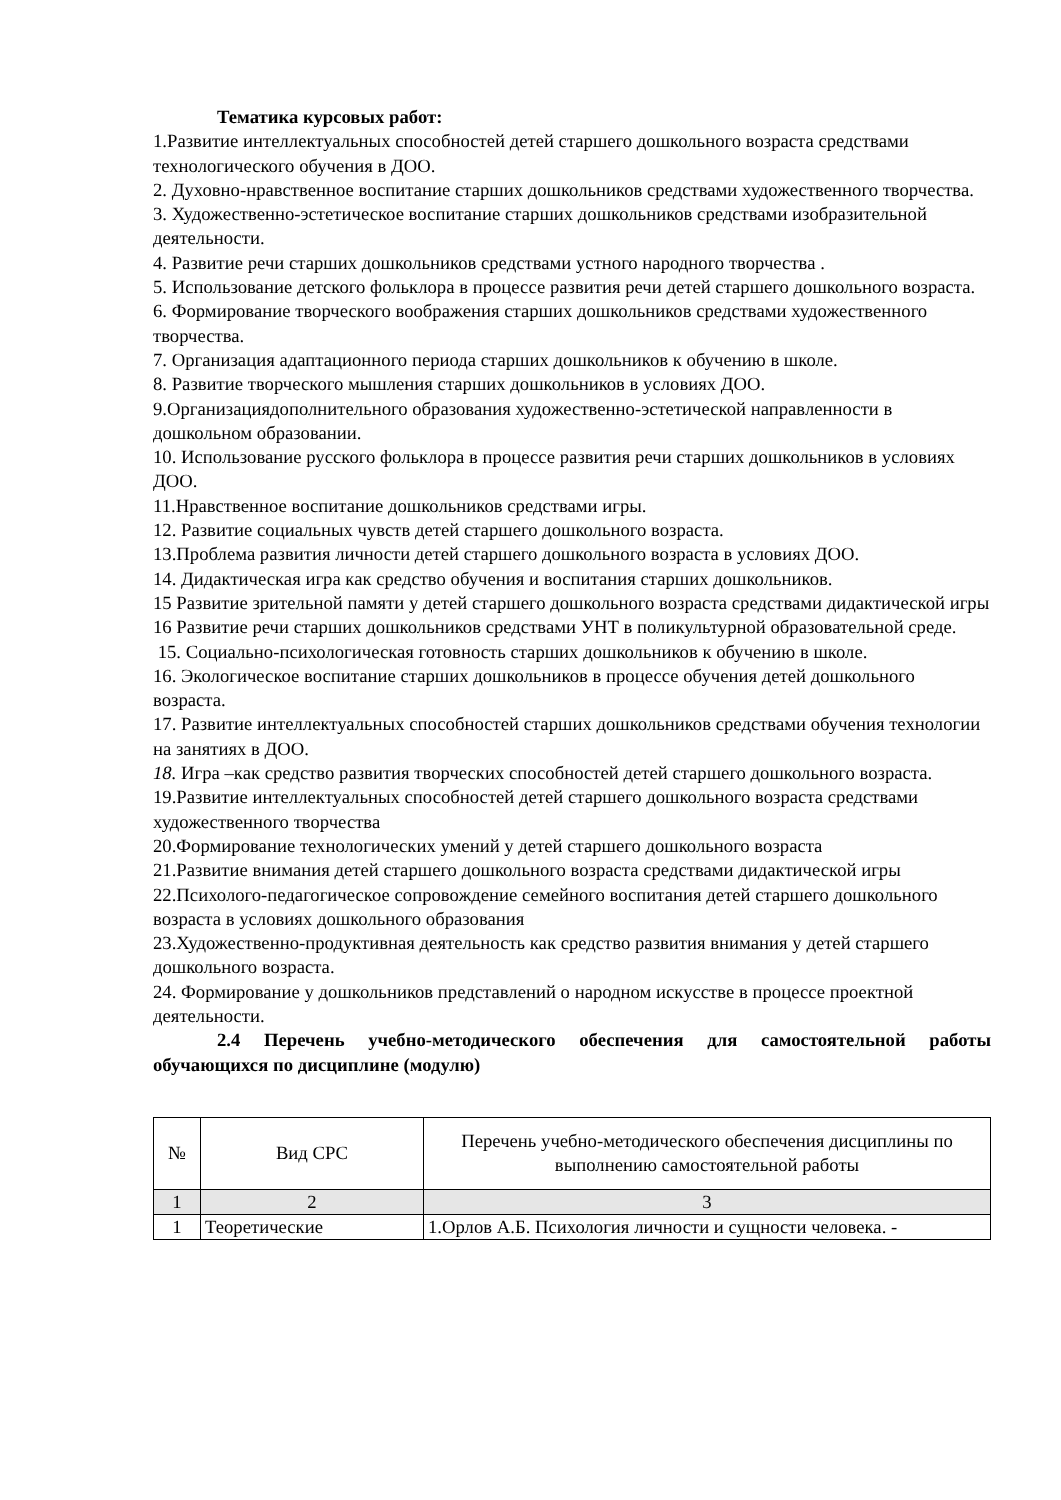Тематика курсовых работ:
1.Развитие интеллектуальных способностей детей старшего дошкольного возраста средствами технологического обучения в ДОО.
2. Духовно-нравственное воспитание старших дошкольников средствами художественного творчества.
3. Художественно-эстетическое воспитание старших дошкольников средствами изобразительной деятельности.
4. Развитие речи старших дошкольников средствами устного народного творчества .
5. Использование детского фольклора в процессе развития речи детей старшего дошкольного возраста.
6. Формирование творческого воображения старших дошкольников средствами художественного творчества.
7. Организация адаптационного периода старших дошкольников к обучению в школе.
8. Развитие творческого мышления старших дошкольников в условиях ДОО.
9.Организациядополнительного образования художественно-эстетической направленности в дошкольном образовании.
10. Использование русского фольклора в процессе развития речи старших дошкольников в условиях ДОО.
11.Нравственное воспитание дошкольников средствами игры.
12. Развитие социальных чувств детей старшего дошкольного возраста.
13.Проблема развития личности детей старшего дошкольного возраста в условиях ДОО.
14. Дидактическая игра как средство обучения и воспитания старших дошкольников.
15 Развитие зрительной памяти у детей старшего дошкольного возраста средствами дидактической игры
16 Развитие речи старших дошкольников средствами УНТ в поликультурной образовательной среде.
15. Социально-психологическая готовность старших дошкольников к обучению в школе.
16. Экологическое воспитание старших дошкольников в процессе обучения детей дошкольного возраста.
17. Развитие интеллектуальных способностей старших дошкольников средствами обучения технологии на занятиях в ДОО.
18. Игра –как средство развития творческих способностей детей старшего дошкольного возраста.
19.Развитие интеллектуальных способностей детей старшего дошкольного возраста средствами художественного творчества
20.Формирование технологических умений у детей старшего дошкольного возраста
21.Развитие внимания детей старшего дошкольного возраста средствами дидактической игры
22.Психолого-педагогическое сопровождение семейного воспитания детей старшего дошкольного возраста в условиях дошкольного образования
23.Художественно-продуктивная деятельность как средство развития внимания у детей старшего дошкольного возраста.
24. Формирование у дошкольников представлений о народном искусстве в процессе проектной деятельности.
2.4 Перечень учебно-методического обеспечения для самостоятельной работы обучающихся по дисциплине (модулю)
| № | Вид СРС | Перечень учебно-методического обеспечения дисциплины по выполнению самостоятельной работы |
| --- | --- | --- |
| 1 | 2 | 3 |
| 1 | Теоретические | 1.Орлов А.Б. Психология личности и сущности человека. - |